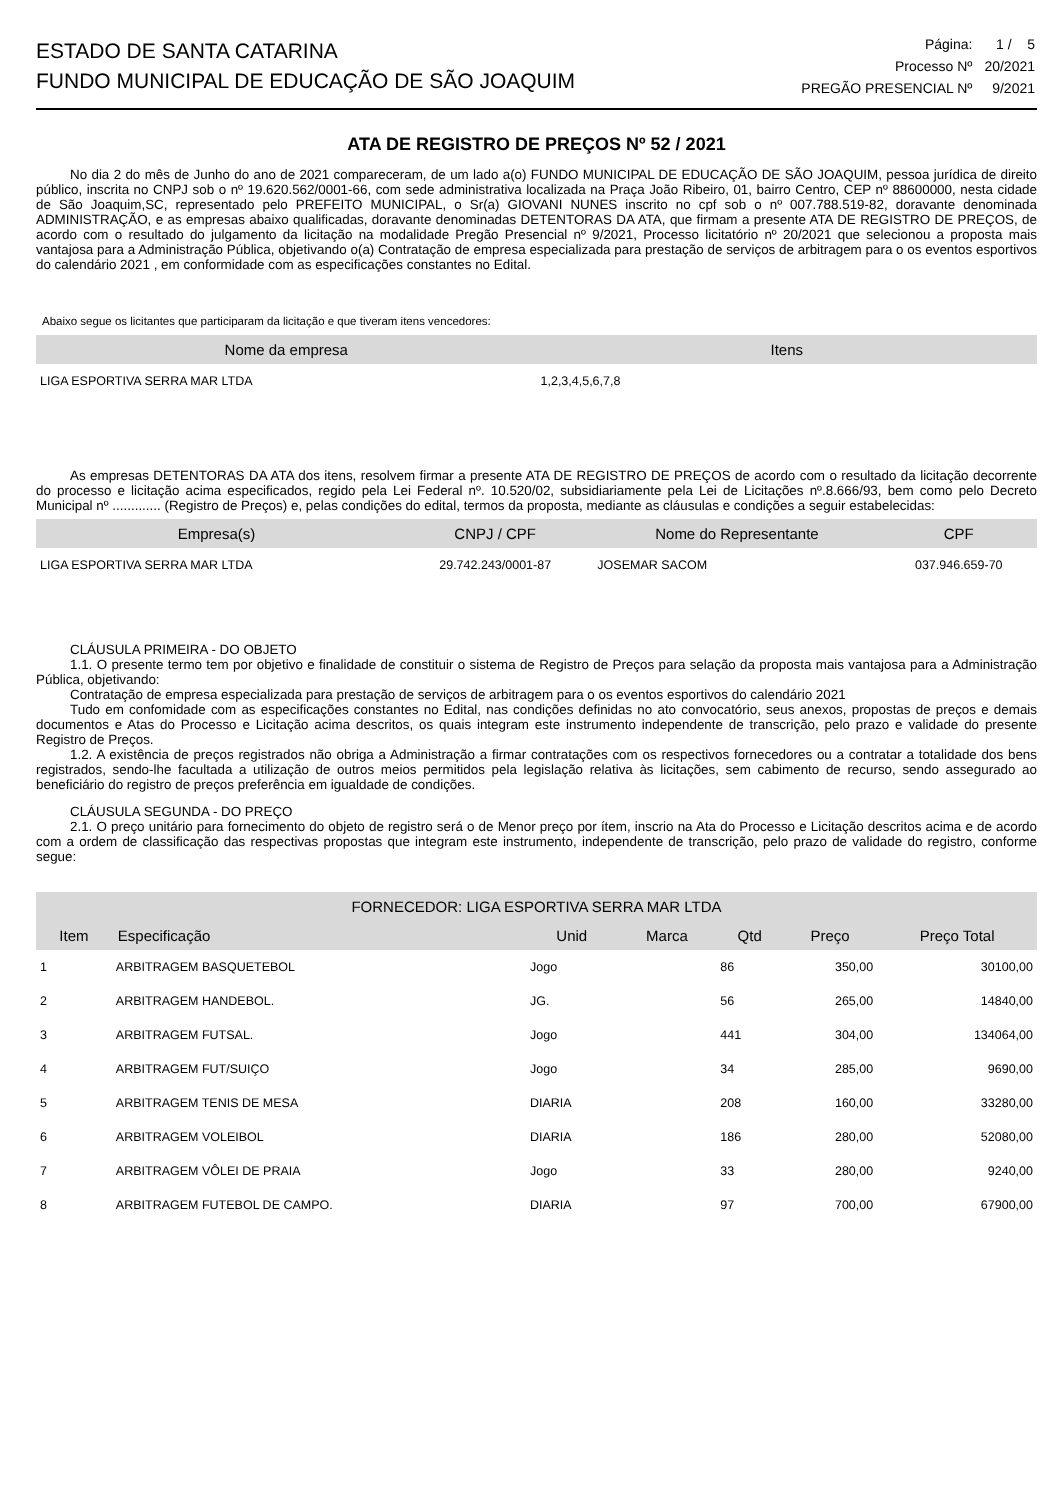ESTADO DE SANTA CATARINA
FUNDO MUNICIPAL DE EDUCAÇÃO DE SÃO JOAQUIM
| Página: | 1 / 5 |
| Processo Nº | 20/2021 |
| PREGÃO PRESENCIAL Nº | 9/2021 |
ATA DE REGISTRO DE PREÇOS Nº 52 / 2021
No dia 2 do mês de Junho do ano de 2021 compareceram, de um lado a(o) FUNDO MUNICIPAL DE EDUCAÇÃO DE SÃO JOAQUIM, pessoa jurídica de direito público, inscrita no CNPJ sob o nº 19.620.562/0001-66, com sede administrativa localizada na Praça João Ribeiro, 01, bairro Centro, CEP nº 88600000, nesta cidade de São Joaquim,SC, representado pelo PREFEITO MUNICIPAL, o Sr(a) GIOVANI NUNES inscrito no cpf sob o nº 007.788.519-82, doravante denominada ADMINISTRAÇÃO, e as empresas abaixo qualificadas, doravante denominadas DETENTORAS DA ATA, que firmam a presente ATA DE REGISTRO DE PREÇOS, de acordo com o resultado do julgamento da licitação na modalidade Pregão Presencial nº 9/2021, Processo licitatório nº 20/2021 que selecionou a proposta mais vantajosa para a Administração Pública, objetivando o(a) Contratação de empresa especializada para prestação de serviços de arbitragem para o os eventos esportivos do calendário 2021 , em conformidade com as especificações constantes no Edital.
Abaixo segue os licitantes que participaram da licitação e que tiveram itens vencedores:
| Nome da empresa | Itens |
| --- | --- |
| LIGA ESPORTIVA SERRA MAR LTDA | 1,2,3,4,5,6,7,8 |
As empresas DETENTORAS DA ATA dos itens, resolvem firmar a presente ATA DE REGISTRO DE PREÇOS de acordo com o resultado da licitação decorrente do processo e licitação acima especificados, regido pela Lei Federal nº. 10.520/02, subsidiariamente pela Lei de Licitações nº.8.666/93, bem como pelo Decreto Municipal nº ............. (Registro de Preços) e, pelas condições do edital, termos da proposta, mediante as cláusulas e condições a seguir estabelecidas:
| Empresa(s) | CNPJ / CPF | Nome do Representante | CPF |
| --- | --- | --- | --- |
| LIGA ESPORTIVA SERRA MAR LTDA | 29.742.243/0001-87 | JOSEMAR SACOM | 037.946.659-70 |
CLÁUSULA PRIMEIRA - DO OBJETO
1.1. O presente termo tem por objetivo e finalidade de constituir o sistema de Registro de Preços para selação da proposta mais vantajosa para a Administração Pública, objetivando:
Contratação de empresa especializada para prestação de serviços de arbitragem para o os eventos esportivos do calendário 2021
Tudo em confomidade com as especificações constantes no Edital, nas condições definidas no ato convocatório, seus anexos, propostas de preços e demais documentos e Atas do Processo e Licitação acima descritos, os quais integram este instrumento independente de transcrição, pelo prazo e validade do presente Registro de Preços.
1.2. A existência de preços registrados não obriga a Administração a firmar contratações com os respectivos fornecedores ou a contratar a totalidade dos bens registrados, sendo-lhe facultada a utilização de outros meios permitidos pela legislação relativa às licitações, sem cabimento de recurso, sendo assegurado ao beneficiário do registro de preços preferência em igualdade de condições.
CLÁUSULA SEGUNDA - DO PREÇO
2.1. O preço unitário para fornecimento do objeto de registro será o de Menor preço por ítem, inscrio na Ata do Processo e Licitação descritos acima e de acordo com a ordem de classificação das respectivas propostas que integram este instrumento, independente de transcrição, pelo prazo de validade do registro, conforme segue:
| FORNECEDOR: LIGA ESPORTIVA SERRA MAR LTDA | | | | | | |
| --- | --- | --- | --- | --- | --- | --- |
| Item | Especificação | Unid | Marca | Qtd | Preço | Preço Total |
| 1 | ARBITRAGEM BASQUETEBOL | Jogo | | 86 | 350,00 | 30100,00 |
| 2 | ARBITRAGEM HANDEBOL. | JG. | | 56 | 265,00 | 14840,00 |
| 3 | ARBITRAGEM FUTSAL. | Jogo | | 441 | 304,00 | 134064,00 |
| 4 | ARBITRAGEM FUT/SUIÇO | Jogo | | 34 | 285,00 | 9690,00 |
| 5 | ARBITRAGEM TENIS DE MESA | DIARIA | | 208 | 160,00 | 33280,00 |
| 6 | ARBITRAGEM VOLEIBOL | DIARIA | | 186 | 280,00 | 52080,00 |
| 7 | ARBITRAGEM VÔLEI DE PRAIA | Jogo | | 33 | 280,00 | 9240,00 |
| 8 | ARBITRAGEM FUTEBOL DE CAMPO. | DIARIA | | 97 | 700,00 | 67900,00 |